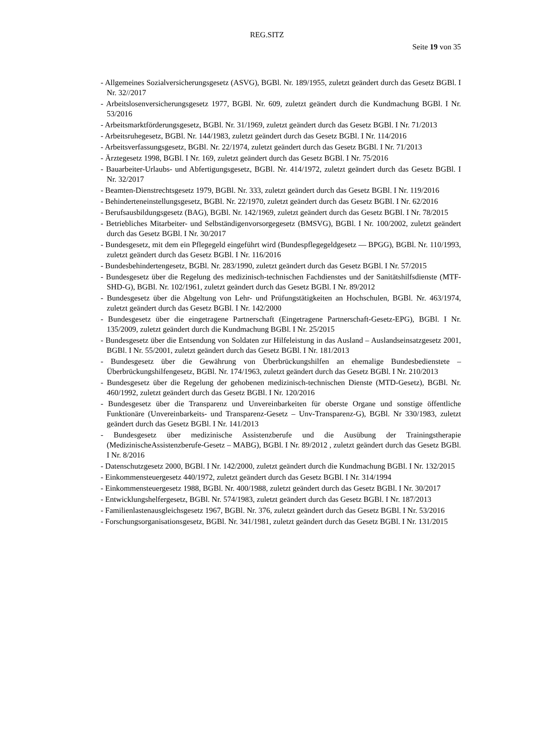REG.SITZ
Seite 19 von 35
- Allgemeines Sozialversicherungsgesetz (ASVG), BGBl. Nr. 189/1955, zuletzt geändert durch das Gesetz BGBl. I Nr. 32//2017
- Arbeitslosenversicherungsgesetz 1977, BGBl. Nr. 609, zuletzt geändert durch die Kundmachung BGBl. I Nr. 53/2016
- Arbeitsmarktförderungsgesetz, BGBl. Nr. 31/1969, zuletzt geändert durch das Gesetz BGBl. I Nr. 71/2013
- Arbeitsruhegesetz, BGBl. Nr. 144/1983, zuletzt geändert durch das Gesetz BGBl. I Nr. 114/2016
- Arbeitsverfassungsgesetz, BGBl. Nr. 22/1974, zuletzt geändert durch das Gesetz BGBl. I Nr. 71/2013
- Ärztegesetz 1998, BGBl. I Nr. 169, zuletzt geändert durch das Gesetz BGBl. I Nr. 75/2016
- Bauarbeiter-Urlaubs- und Abfertigungsgesetz, BGBl. Nr. 414/1972, zuletzt geändert durch das Gesetz BGBl. I Nr. 32/2017
- Beamten-Dienstrechtsgesetz 1979, BGBl. Nr. 333, zuletzt geändert durch das Gesetz BGBl. I Nr. 119/2016
- Behinderteneinstellungsgesetz, BGBl. Nr. 22/1970, zuletzt geändert durch das Gesetz BGBl. I Nr. 62/2016
- Berufsausbildungsgesetz (BAG), BGBl. Nr. 142/1969, zuletzt geändert durch das Gesetz BGBl. I Nr. 78/2015
- Betriebliches Mitarbeiter- und Selbständigenvorsorgegesetz (BMSVG), BGBl. I Nr. 100/2002, zuletzt geändert durch das Gesetz BGBl. I Nr. 30/2017
- Bundesgesetz, mit dem ein Pflegegeld eingeführt wird (Bundespflegegeldgesetz — BPGG), BGBl. Nr. 110/1993, zuletzt geändert durch das Gesetz BGBl. I Nr. 116/2016
- Bundesbehindertengesetz, BGBl. Nr. 283/1990, zuletzt geändert durch das Gesetz BGBl. I Nr. 57/2015
- Bundesgesetz über die Regelung des medizinisch-technischen Fachdienstes und der Sanitätshilfsdienste (MTF-SHD-G), BGBl. Nr. 102/1961, zuletzt geändert durch das Gesetz BGBl. I Nr. 89/2012
- Bundesgesetz über die Abgeltung von Lehr- und Prüfungstätigkeiten an Hochschulen, BGBl. Nr. 463/1974, zuletzt geändert durch das Gesetz BGBl. I Nr. 142/2000
- Bundesgesetz über die eingetragene Partnerschaft (Eingetragene Partnerschaft-Gesetz-EPG), BGBl. I Nr. 135/2009, zuletzt geändert durch die Kundmachung BGBl. I Nr. 25/2015
- Bundesgesetz über die Entsendung von Soldaten zur Hilfeleistung in das Ausland – Auslandseinsatzgesetz 2001, BGBl. I Nr. 55/2001, zuletzt geändert durch das Gesetz BGBl. I Nr. 181/2013
- Bundesgesetz über die Gewährung von Überbrückungshilfen an ehemalige Bundesbedienstete – Überbrückungshilfengesetz, BGBl. Nr. 174/1963, zuletzt geändert durch das Gesetz BGBl. I Nr. 210/2013
- Bundesgesetz über die Regelung der gehobenen medizinisch-technischen Dienste (MTD-Gesetz), BGBl. Nr. 460/1992, zuletzt geändert durch das Gesetz BGBl. I Nr. 120/2016
- Bundesgesetz über die Transparenz und Unvereinbarkeiten für oberste Organe und sonstige öffentliche Funktionäre (Unvereinbarkeits- und Transparenz-Gesetz – Unv-Transparenz-G), BGBl. Nr 330/1983, zuletzt geändert durch das Gesetz BGBl. I Nr. 141/2013
- Bundesgesetz über medizinische Assistenzberufe und die Ausübung der Trainingstherapie (MedizinischeAssistenzberufe-Gesetz – MABG), BGBl. I Nr. 89/2012 , zuletzt geändert durch das Gesetz BGBl. I Nr. 8/2016
- Datenschutzgesetz 2000, BGBl. I Nr. 142/2000, zuletzt geändert durch die Kundmachung BGBl. I Nr. 132/2015
- Einkommensteuergesetz 440/1972, zuletzt geändert durch das Gesetz BGBl. I Nr. 314/1994
- Einkommensteuergesetz 1988, BGBl. Nr. 400/1988, zuletzt geändert durch das Gesetz BGBl. I Nr. 30/2017
- Entwicklungshelfergesetz, BGBl. Nr. 574/1983, zuletzt geändert durch das Gesetz BGBl. I Nr. 187/2013
- Familienlastenausgleichsgesetz 1967, BGBl. Nr. 376, zuletzt geändert durch das Gesetz BGBl. I Nr. 53/2016
- Forschungsorganisationsgesetz, BGBl. Nr. 341/1981, zuletzt geändert durch das Gesetz BGBl. I Nr. 131/2015